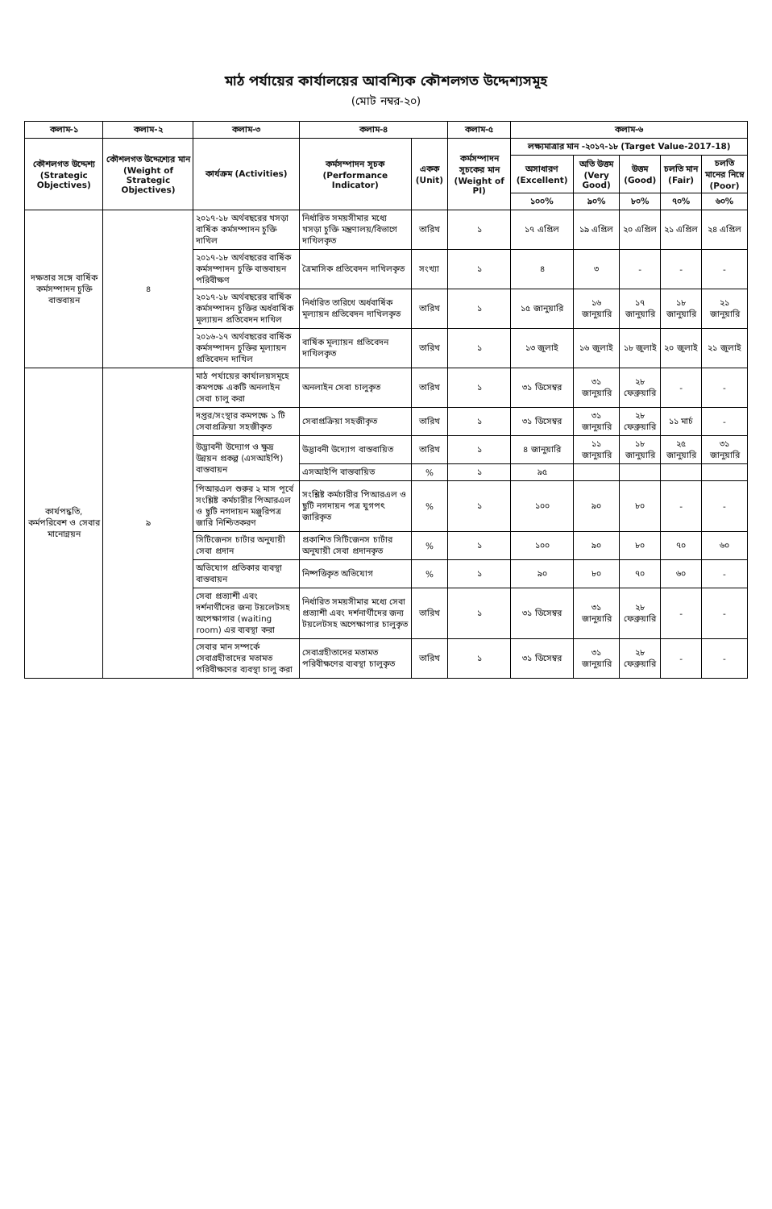মাঠ পর্যায়ের কার্যালয়ের আবশ্যিক কৌশলগত উদ্দেশ্যসমূহ
(মোট নম্বর-২০)
| কলাম-১ | কলাম-২ | কলাম-৩ | কলাম-৪ | | কলাম-৫ | কলাম-৬ | | | | |
| --- | --- | --- | --- | --- | --- | --- | --- | --- | --- | --- |
| কৌশলগত উদ্দেশ্য (Strategic Objectives) | কৌশলগত উদ্দেশ্যের মান (Weight of Strategic Objectives) | কার্যক্রম (Activities) | কর্মসম্পাদন সূচক (Performance Indicator) | একক (Unit) | কর্মসম্পাদন সূচকের মান (Weight of PI) | লক্ষ্যমাত্রার মান -২০১৭-১৮ (Target Value-2017-18) | | | | |
| | | | | | | অসাধারণ (Excellent) | অতি উত্তম (Very Good) | উত্তম (Good) | চলতি মান (Fair) | চলতি মানের নিম্নে (Poor) |
| | | | | | | ১০০% | ৯০% | ৮০% | ৭০% | ৬০% |
| দক্ষতার সঙ্গে বার্ষিক কর্মসম্পাদন চুক্তি বাস্তবায়ন | ৪ | ২০১৭-১৮ অর্থবছরের খসড়া বার্ষিক কর্মসম্পাদন চুক্তি দাখিল | নির্ধারিত সময়সীমার মধ্যে খসড়া চুক্তি মন্ত্রণালয়/বিভাগে দাখিলকৃত | তারিখ | ১ | ১৭ এপ্রিল | ১৯ এপ্রিল | ২০ এপ্রিল | ২১ এপ্রিল | ২৪ এপ্রিল |
| | | ২০১৭-১৮ অর্থবছরের বার্ষিক কর্মসম্পাদন চুক্তি বাস্তবায়ন পরিবীক্ষণ | ত্রৈমাসিক প্রতিবেদন দাখিলকৃত | সংখ্যা | ১ | ৪ | ৩ | - | - | - |
| | | ২০১৭-১৮ অর্থবছরের বার্ষিক কর্মসম্পাদন চুক্তির অর্ধবার্ষিক মূল্যায়ন প্রতিবেদন দাখিল | নির্ধারিত তারিখে অর্ধবার্ষিক মূল্যায়ন প্রতিবেদন দাখিলকৃত | তারিখ | ১ | ১৫ জানুয়ারি | ১৬ জানুয়ারি | ১৭ জানুয়ারি | ১৮ জানুয়ারি | ২১ জানুয়ারি |
| | | ২০১৬-১৭ অর্থবছরের বার্ষিক কর্মসম্পাদন চুক্তির মূল্যায়ন প্রতিবেদন দাখিল | বার্ষিক মূল্যায়ন প্রতিবেদন দাখিলকৃত | তারিখ | ১ | ১৩ জুলাই | ১৬ জুলাই | ১৮ জুলাই | ২০ জুলাই | ২১ জুলাই |
| কার্যপদ্ধতি, কর্মপরিবেশ ও সেবার মানোন্নয়ন | ৯ | মাঠ পর্যায়ের কার্যালয়সমূহে কমপক্ষে একটি অনলাইন সেবা চালু করা | অনলাইন সেবা চালুকৃত | তারিখ | ১ | ৩১ ডিসেম্বর | ৩১ জানুয়ারি | ২৮ ফেব্রুয়ারি | - | - |
| | | দপ্তর/সংস্থার কমপক্ষে ১ টি সেবাপ্রক্রিয়া সহজীকৃত | সেবাপ্রক্রিয়া সহজীকৃত | তারিখ | ১ | ৩১ ডিসেম্বর | ৩১ জানুয়ারি | ২৮ ফেব্রুয়ারি | ১১ মার্চ | - |
| | | উদ্ভাবনী উদ্যোগ ও ক্ষুদ্র উন্নয়ন প্রকল্প (এসআইপি) বাস্তবায়ন | উদ্ভাবনী উদ্যোগ বাস্তবায়িত | তারিখ | ১ | ৪ জানুয়ারি | ১১ জানুয়ারি | ১৮ জানুয়ারি | ২৫ জানুয়ারি | ৩১ জানুয়ারি |
| | | | এসআইপি বাস্তবায়িত | % | ১ | ৯৫ | | | | |
| | | পিআরএল শুরুর ২ মাস পূর্বে সংশ্লিষ্ট কর্মচারীর পিআরএল ও ছুটি নগদায়ন মঞ্জুরিপত্র জারি নিশ্চিতকরণ | সংশ্লিষ্ট কর্মচারীর পিআরএল ও ছুটি নগদায়ন পত্র যুগপৎ জারিকৃত | % | ১ | ১০০ | ৯০ | ৮০ | - | - |
| | | সিটিজেনস চার্টার অনুযায়ী সেবা প্রদান | প্রকাশিত সিটিজেনস চার্টার অনুযায়ী সেবা প্রদানকৃত | % | ১ | ১০০ | ৯০ | ৮০ | ৭০ | ৬০ |
| | | অভিযোগ প্রতিকার ব্যবস্থা বাস্তবায়ন | নিষ্পত্তিকৃত অভিযোগ | % | ১ | ৯০ | ৮০ | ৭০ | ৬০ | - |
| | | সেবা প্রত্যাশী এবং দর্শনার্থীদের জন্য টয়লেটসহ অপেক্ষাগার (waiting room) এর ব্যবস্থা করা | নির্ধারিত সময়সীমার মধ্যে সেবা প্রত্যাশী এবং দর্শনার্থীদের জন্য টয়লেটসহ অপেক্ষাগার চালুকৃত | তারিখ | ১ | ৩১ ডিসেম্বর | ৩১ জানুয়ারি | ২৮ ফেব্রুয়ারি | - | - |
| | | সেবার মান সম্পর্কে সেবাগ্রহীতাদের মতামত পরিবীক্ষণের ব্যবস্থা চালু করা | সেবাগ্রহীতাদের মতামত পরিবীক্ষণের ব্যবস্থা চালুকৃত | তারিখ | ১ | ৩১ ডিসেম্বর | ৩১ জানুয়ারি | ২৮ ফেব্রুয়ারি | - | - |